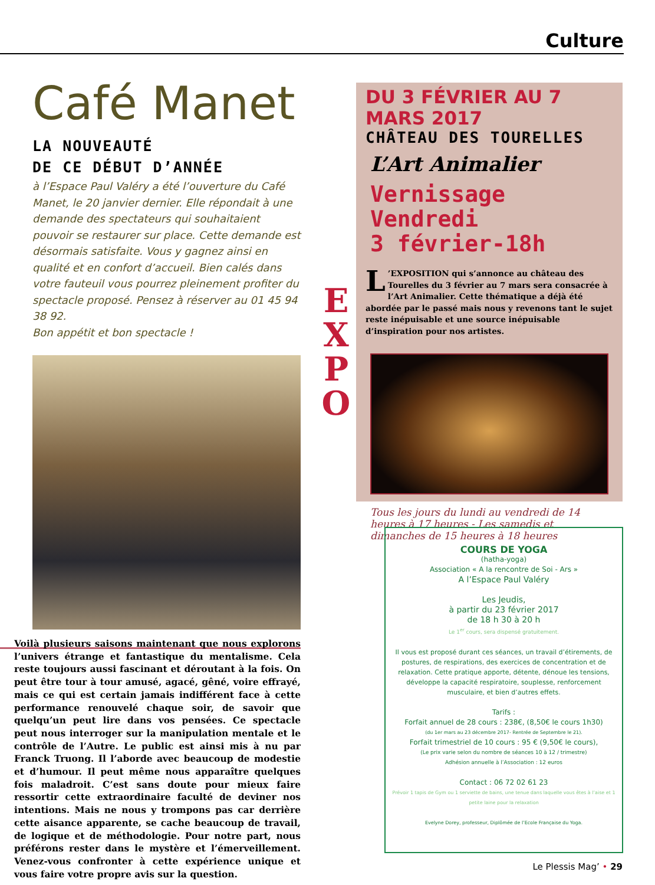Culture
Café Manet
LA NOUVEAUTÉ
DE CE DÉBUT D’ANNÉE
à l’Espace Paul Valéry a été l’ouverture du Café Manet, le 20 janvier dernier. Elle répondait à une demande des spectateurs qui souhaitaient pouvoir se restaurer sur place. Cette demande est désormais satisfaite. Vous y gagnez ainsi en qualité et en confort d’accueil. Bien calés dans votre fauteuil vous pourrez pleinement profiter du spectacle proposé. Pensez à réserver au 01 45 94 38 92.
Bon appétit et bon spectacle !
Voilà plusieurs saisons maintenant que nous explorons l’univers étrange et fantastique du mentalisme. Cela reste toujours aussi fascinant et déroutant à la fois. On peut être tour à tour amusé, agacé, gêné, voire effrayé, mais ce qui est certain jamais indifférent face à cette performance renouvelé chaque soir, de savoir que quelqu’un peut lire dans vos pensées. Ce spectacle peut nous interroger sur la manipulation mentale et le contrôle de l’Autre. Le public est ainsi mis à nu par Franck Truong. Il l’aborde avec beaucoup de modestie et d’humour. Il peut même nous apparaître quelques fois maladroit. C’est sans doute pour mieux faire ressortir cette extraordinaire faculté de deviner nos intentions. Mais ne nous y trompons pas car derrière cette aisance apparente, se cache beaucoup de travail, de logique et de méthodologie. Pour notre part, nous préférons rester dans le mystère et l’émerveillement. Venez-vous confronter à cette expérience unique et vous faire votre propre avis sur la question.
E
X
P
O
DU 3 FÉVRIER AU 7 MARS 2017
CHÂTEAU DES TOURELLES
L’Art Animalier
Vernissage Vendredi
3 février-18h
L’EXPOSITION qui s’annonce au château des Tourelles du 3 février au 7 mars sera consacrée à l’Art Animalier. Cette thématique a déjà été abordée par le passé mais nous y revenons tant le sujet reste inépuisable et une source inépuisable d’inspiration pour nos artistes.
Tous les jours du lundi au vendredi de 14 heures à 17 heures - Les samedis et dimanches de 15 heures à 18 heures
COURS DE YOGA
(hatha-yoga)
Association « A la rencontre de Soi - Ars »
A l’Espace Paul Valéry
Les Jeudis,
à partir du 23 février 2017
de 18 h 30 à 20 h
Le 1<sup>er</sup> cours, sera dispensé gratuitement.
Il vous est proposé durant ces séances, un travail d’étirements, de postures, de respirations, des exercices de concentration et de relaxation. Cette pratique apporte, détente, dénoue les tensions, développe la capacité respiratoire, souplesse, renforcement musculaire, et bien d’autres effets.
Tarifs :
Forfait annuel de 28 cours : 238€, (8,50€ le cours 1h30)
(du 1er mars au 23 décembre 2017- Rentrée de Septembre le 21).
Forfait trimestriel de 10 cours : 95 € (9,50€ le cours),
(Le prix varie selon du nombre de séances 10 à 12 / trimestre)
Adhésion annuelle à l’Association : 12 euros
Contact : 06 72 02 61 23
Prévoir 1 tapis de Gym ou 1 serviette de bains, une tenue dans laquelle vous êtes à l’aise et 1 petite laine pour la relaxation
Evelyne Dorey, professeur, Diplômée de l’Ecole Française du Yoga.
Le Plessis Mag’ • 29